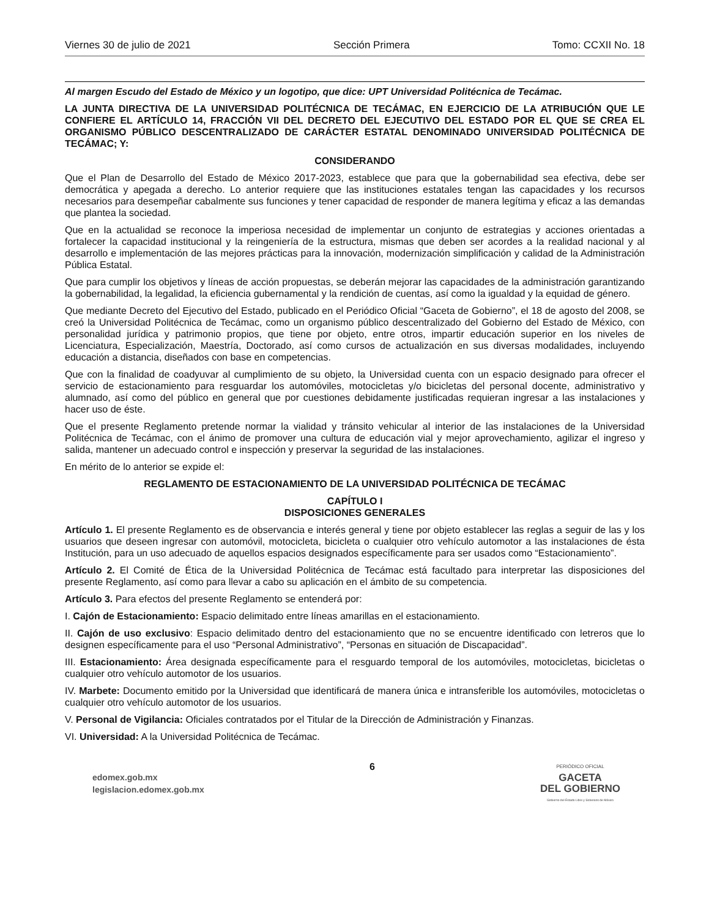Viernes 30 de julio de 2021 Sección Primera Tomo: CCXII No. 18
Al margen Escudo del Estado de México y un logotipo, que dice: UPT Universidad Politécnica de Tecámac.
LA JUNTA DIRECTIVA DE LA UNIVERSIDAD POLITÉCNICA DE TECÁMAC, EN EJERCICIO DE LA ATRIBUCIÓN QUE LE CONFIERE EL ARTÍCULO 14, FRACCIÓN VII DEL DECRETO DEL EJECUTIVO DEL ESTADO POR EL QUE SE CREA EL ORGANISMO PÚBLICO DESCENTRALIZADO DE CARÁCTER ESTATAL DENOMINADO UNIVERSIDAD POLITÉCNICA DE TECÁMAC; Y:
CONSIDERANDO
Que el Plan de Desarrollo del Estado de México 2017-2023, establece que para que la gobernabilidad sea efectiva, debe ser democrática y apegada a derecho. Lo anterior requiere que las instituciones estatales tengan las capacidades y los recursos necesarios para desempeñar cabalmente sus funciones y tener capacidad de responder de manera legítima y eficaz a las demandas que plantea la sociedad.
Que en la actualidad se reconoce la imperiosa necesidad de implementar un conjunto de estrategias y acciones orientadas a fortalecer la capacidad institucional y la reingeniería de la estructura, mismas que deben ser acordes a la realidad nacional y al desarrollo e implementación de las mejores prácticas para la innovación, modernización simplificación y calidad de la Administración Pública Estatal.
Que para cumplir los objetivos y líneas de acción propuestas, se deberán mejorar las capacidades de la administración garantizando la gobernabilidad, la legalidad, la eficiencia gubernamental y la rendición de cuentas, así como la igualdad y la equidad de género.
Que mediante Decreto del Ejecutivo del Estado, publicado en el Periódico Oficial “Gaceta de Gobierno”, el 18 de agosto del 2008, se creó la Universidad Politécnica de Tecámac, como un organismo público descentralizado del Gobierno del Estado de México, con personalidad jurídica y patrimonio propios, que tiene por objeto, entre otros, impartir educación superior en los niveles de Licenciatura, Especialización, Maestría, Doctorado, así como cursos de actualización en sus diversas modalidades, incluyendo educación a distancia, diseñados con base en competencias.
Que con la finalidad de coadyuvar al cumplimiento de su objeto, la Universidad cuenta con un espacio designado para ofrecer el servicio de estacionamiento para resguardar los automóviles, motocicletas y/o bicicletas del personal docente, administrativo y alumnado, así como del público en general que por cuestiones debidamente justificadas requieran ingresar a las instalaciones y hacer uso de éste.
Que el presente Reglamento pretende normar la vialidad y tránsito vehicular al interior de las instalaciones de la Universidad Politécnica de Tecámac, con el ánimo de promover una cultura de educación vial y mejor aprovechamiento, agilizar el ingreso y salida, mantener un adecuado control e inspección y preservar la seguridad de las instalaciones.
En mérito de lo anterior se expide el:
REGLAMENTO DE ESTACIONAMIENTO DE LA UNIVERSIDAD POLITÉCNICA DE TECÁMAC
CAPÍTULO I
DISPOSICIONES GENERALES
Artículo 1. El presente Reglamento es de observancia e interés general y tiene por objeto establecer las reglas a seguir de las y los usuarios que deseen ingresar con automóvil, motocicleta, bicicleta o cualquier otro vehículo automotor a las instalaciones de ésta Institución, para un uso adecuado de aquellos espacios designados específicamente para ser usados como “Estacionamiento”.
Artículo 2. El Comité de Ética de la Universidad Politécnica de Tecámac está facultado para interpretar las disposiciones del presente Reglamento, así como para llevar a cabo su aplicación en el ámbito de su competencia.
Artículo 3. Para efectos del presente Reglamento se entenderá por:
I. Cajón de Estacionamiento: Espacio delimitado entre líneas amarillas en el estacionamiento.
II. Cajón de uso exclusivo: Espacio delimitado dentro del estacionamiento que no se encuentre identificado con letreros que lo designen específicamente para el uso “Personal Administrativo”, “Personas en situación de Discapacidad”.
III. Estacionamiento: Área designada específicamente para el resguardo temporal de los automóviles, motocicletas, bicicletas o cualquier otro vehículo automotor de los usuarios.
IV. Marbete: Documento emitido por la Universidad que identificará de manera única e intransferible los automóviles, motocicletas o cualquier otro vehículo automotor de los usuarios.
V. Personal de Vigilancia: Oficiales contratados por el Titular de la Dirección de Administración y Finanzas.
VI. Universidad: A la Universidad Politécnica de Tecámac.
edomex.gob.mx
legislacion.edomex.gob.mx
6
PERIÓDICO OFICIAL
GACETA
DEL GOBIERNO
Gobierno del Estado Libre y Soberano de México